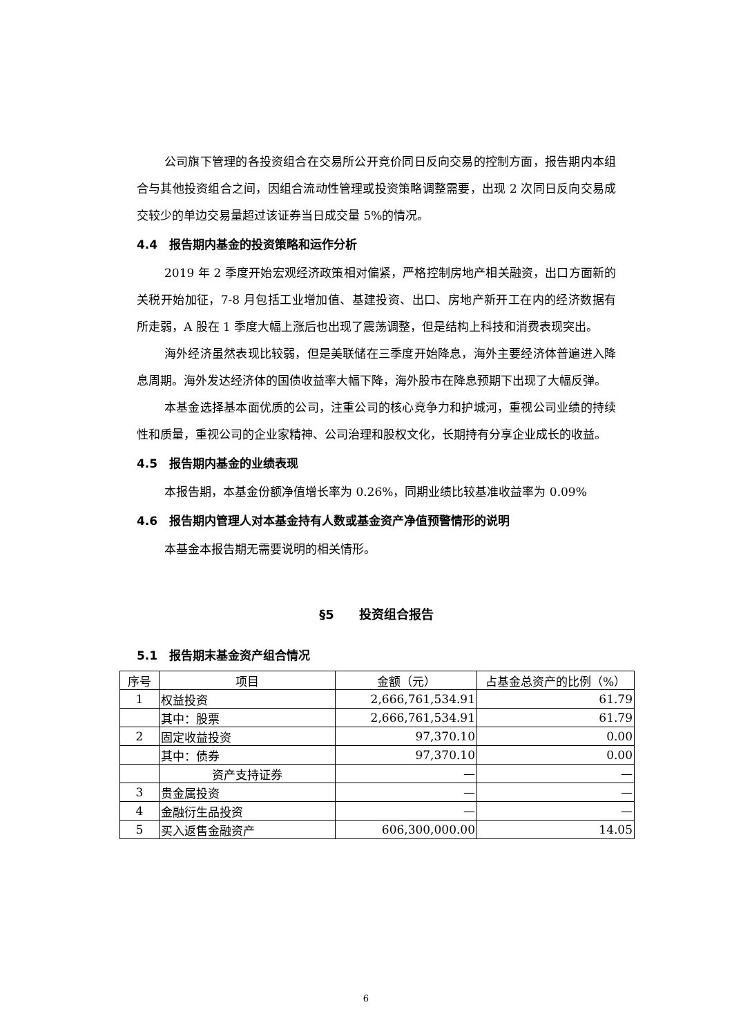公司旗下管理的各投资组合在交易所公开竞价同日反向交易的控制方面，报告期内本组合与其他投资组合之间，因组合流动性管理或投资策略调整需要，出现 2 次同日反向交易成交较少的单边交易量超过该证券当日成交量 5%的情况。
4.4　报告期内基金的投资策略和运作分析
2019 年 2 季度开始宏观经济政策相对偏紧，严格控制房地产相关融资，出口方面新的关税开始加征，7-8 月包括工业增加值、基建投资、出口、房地产新开工在内的经济数据有所走弱，A 股在 1 季度大幅上涨后也出现了震荡调整，但是结构上科技和消费表现突出。
海外经济虽然表现比较弱，但是美联储在三季度开始降息，海外主要经济体普遍进入降息周期。海外发达经济体的国债收益率大幅下降，海外股市在降息预期下出现了大幅反弹。
本基金选择基本面优质的公司，注重公司的核心竞争力和护城河，重视公司业绩的持续性和质量，重视公司的企业家精神、公司治理和股权文化，长期持有分享企业成长的收益。
4.5　报告期内基金的业绩表现
本报告期，本基金份额净值增长率为 0.26%，同期业绩比较基准收益率为 0.09%
4.6　报告期内管理人对本基金持有人数或基金资产净值预警情形的说明
本基金本报告期无需要说明的相关情形。
§5　　投资组合报告
5.1　报告期末基金资产组合情况
| 序号 | 项目 | 金额（元） | 占基金总资产的比例（%） |
| --- | --- | --- | --- |
| 1 | 权益投资 | 2,666,761,534.91 | 61.79 |
| | 其中：股票 | 2,666,761,534.91 | 61.79 |
| 2 | 固定收益投资 | 97,370.10 | 0.00 |
| | 其中：债券 | 97,370.10 | 0.00 |
| | 资产支持证券 | — | — |
| 3 | 贵金属投资 | — | — |
| 4 | 金融衍生品投资 | — | — |
| 5 | 买入返售金融资产 | 606,300,000.00 | 14.05 |
6